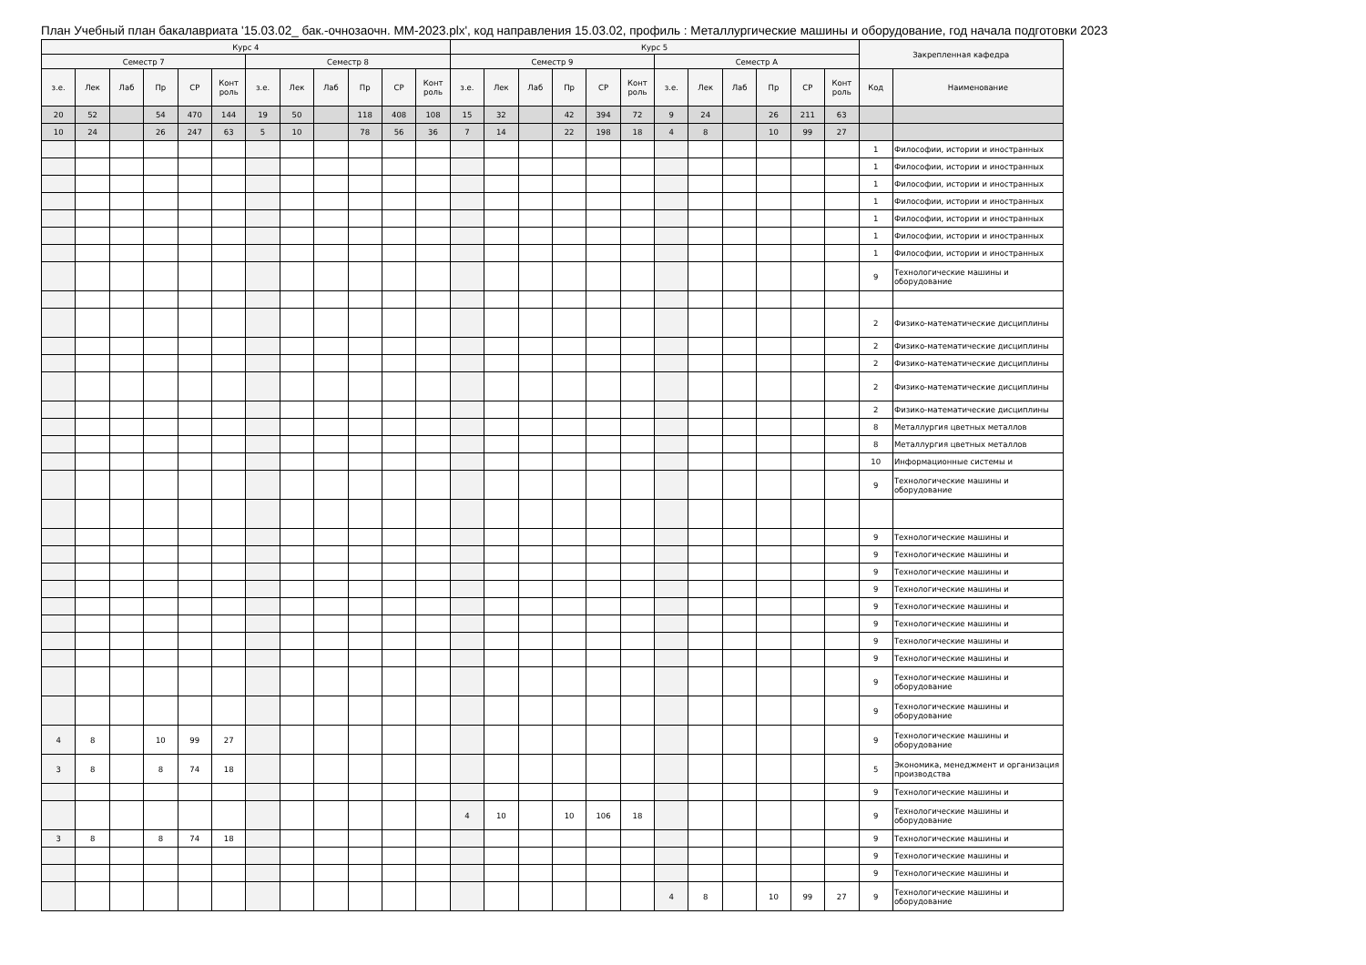План Учебный план бакалавриата '15.03.02_ бак.-очнозаочн. ММ-2023.plx', код направления 15.03.02, профиль : Металлургические машины и оборудование, год начала подготовки 2023
| Курс 4 | | | | | | | | | | | | Курс 5 | | | | | | | | | | | | Закрепленная кафедра | |
| --- | --- | --- | --- | --- | --- | --- | --- | --- | --- | --- | --- | --- | --- | --- | --- | --- | --- | --- | --- | --- | --- | --- | --- | --- | --- |
| Семестр 7 | | | | | | Семестр 8 | | | | | | Семестр 9 | | | | | | Семестр А | | | | | | | |
| з.е. | Лек | Лаб | Пр | СР | Конт роль | з.е. | Лек | Лаб | Пр | СР | Конт роль | з.е. | Лек | Лаб | Пр | СР | Конт роль | з.е. | Лек | Лаб | Пр | СР | Конт роль | Код | Наименование |
| 20 | 52 | | 54 | 470 | 144 | 19 | 50 | | 118 | 408 | 108 | 15 | 32 | | 42 | 394 | 72 | 9 | 24 | | 26 | 211 | 63 | | |
| 10 | 24 | | 26 | 247 | 63 | 5 | 10 | | 78 | 56 | 36 | 7 | 14 | | 22 | 198 | 18 | 4 | 8 | | 10 | 99 | 27 | | |
| | | | | | | | | | | | | | | | | | | | | | | | | 1 | Философии, истории и иностранных |
| | | | | | | | | | | | | | | | | | | | | | | | | 1 | Философии, истории и иностранных |
| | | | | | | | | | | | | | | | | | | | | | | | | 1 | Философии, истории и иностранных |
| | | | | | | | | | | | | | | | | | | | | | | | | 1 | Философии, истории и иностранных |
| | | | | | | | | | | | | | | | | | | | | | | | | 1 | Философии, истории и иностранных |
| | | | | | | | | | | | | | | | | | | | | | | | | 1 | Философии, истории и иностранных |
| | | | | | | | | | | | | | | | | | | | | | | | | 1 | Философии, истории и иностранных |
| | | | | | | | | | | | | | | | | | | | | | | | | 9 | Технологические машины и оборудование |
| | | | | | | | | | | | | | | | | | | | | | | | | 2 | Физико-математические дисциплины |
| | | | | | | | | | | | | | | | | | | | | | | | | 2 | Физико-математические дисциплины |
| | | | | | | | | | | | | | | | | | | | | | | | | 2 | Физико-математические дисциплины |
| | | | | | | | | | | | | | | | | | | | | | | | | 2 | Физико-математические дисциплины |
| | | | | | | | | | | | | | | | | | | | | | | | | 2 | Физико-математические дисциплины |
| | | | | | | | | | | | | | | | | | | | | | | | | 8 | Металлургия цветных металлов |
| | | | | | | | | | | | | | | | | | | | | | | | | 8 | Металлургия цветных металлов |
| | | | | | | | | | | | | | | | | | | | | | | | | 10 | Информационные системы и |
| | | | | | | | | | | | | | | | | | | | | | | | | 9 | Технологические машины и оборудование |
| | | | | | | | | | | | | | | | | | | | | | | | | 9 | Технологические машины и |
| | | | | | | | | | | | | | | | | | | | | | | | | 9 | Технологические машины и |
| | | | | | | | | | | | | | | | | | | | | | | | | 9 | Технологические машины и |
| | | | | | | | | | | | | | | | | | | | | | | | | 9 | Технологические машины и |
| | | | | | | | | | | | | | | | | | | | | | | | | 9 | Технологические машины и |
| | | | | | | | | | | | | | | | | | | | | | | | | 9 | Технологические машины и |
| | | | | | | | | | | | | | | | | | | | | | | | | 9 | Технологические машины и |
| | | | | | | | | | | | | | | | | | | | | | | | | 9 | Технологические машины и |
| | | | | | | | | | | | | | | | | | | | | | | | | 9 | Технологические машины и оборудование |
| | | | | | | | | | | | | | | | | | | | | | | | | 9 | Технологические машины и оборудование |
| 4 | 8 | | 10 | 99 | 27 | | | | | | | | | | | | | | | | | | | 9 | Технологические машины и оборудование |
| 3 | 8 | | 8 | 74 | 18 | | | | | | | | | | | | | | | | | | | 5 | Экономика, менеджмент и организация производства |
| | | | | | | | | | | | | | | | | | | | | | | | | 9 | Технологические машины и |
| | | | | | | | | | | | | 4 | 10 | | 10 | 106 | 18 | | | | | | | 9 | Технологические машины и оборудование |
| 3 | 8 | | 8 | 74 | 18 | | | | | | | | | | | | | | | | | | | 9 | Технологические машины и |
| | | | | | | | | | | | | | | | | | | | | | | | | 9 | Технологические машины и |
| | | | | | | | | | | | | | | | | | | | | | | | | 9 | Технологические машины и |
| | | | | | | | | | | | | | | | | | | 4 | 8 | | 10 | 99 | 27 | 9 | Технологические машины и оборудование |